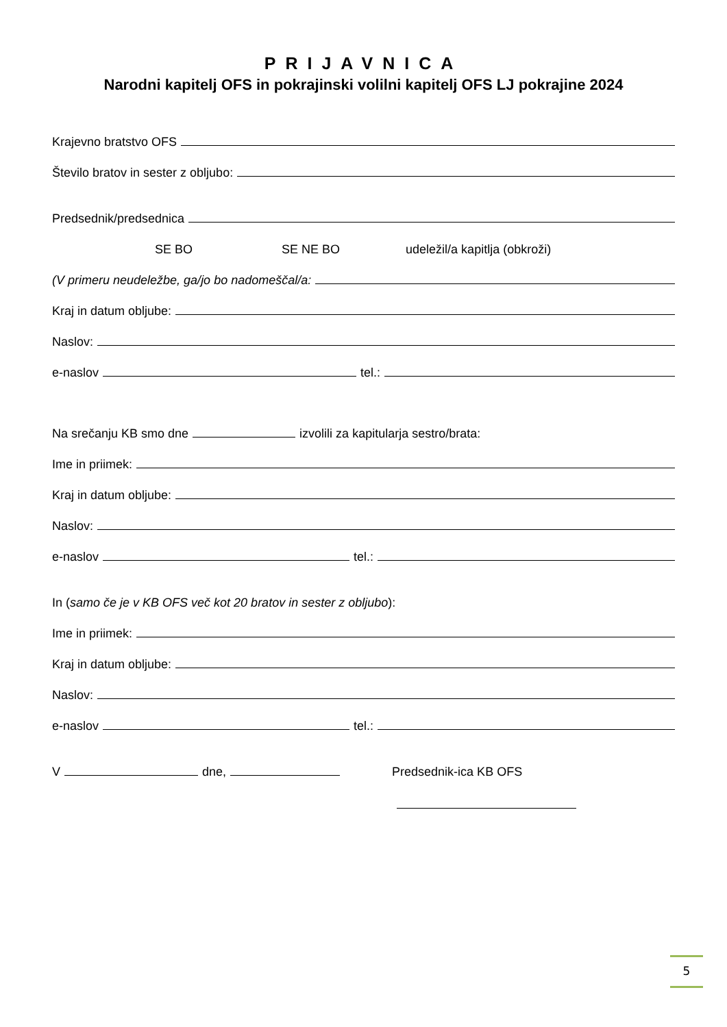PRIJAVNICA
Narodni kapitelj OFS in pokrajinski volilni kapitelj OFS LJ pokrajine 2024
Krajevno bratstvo OFS
Število bratov in sester z obljubo:
Predsednik/predsednica
SE BO SE NE BO udeležil/a kapitlja (obkroži)
(V primeru neudeležbe, ga/jo bo nadomeščal/a:
Kraj in datum obljube:
Naslov:
e-naslov tel.:
Na srečanju KB smo dne izvolili za kapitularja sestro/brata:
Ime in priimek:
Kraj in datum obljube:
Naslov:
e-naslov tel.:
In (samo če je v KB OFS več kot 20 bratov in sester z obljubo):
Ime in priimek:
Kraj in datum obljube:
Naslov:
e-naslov tel.:
V dne, Predsednik-ica KB OFS
5